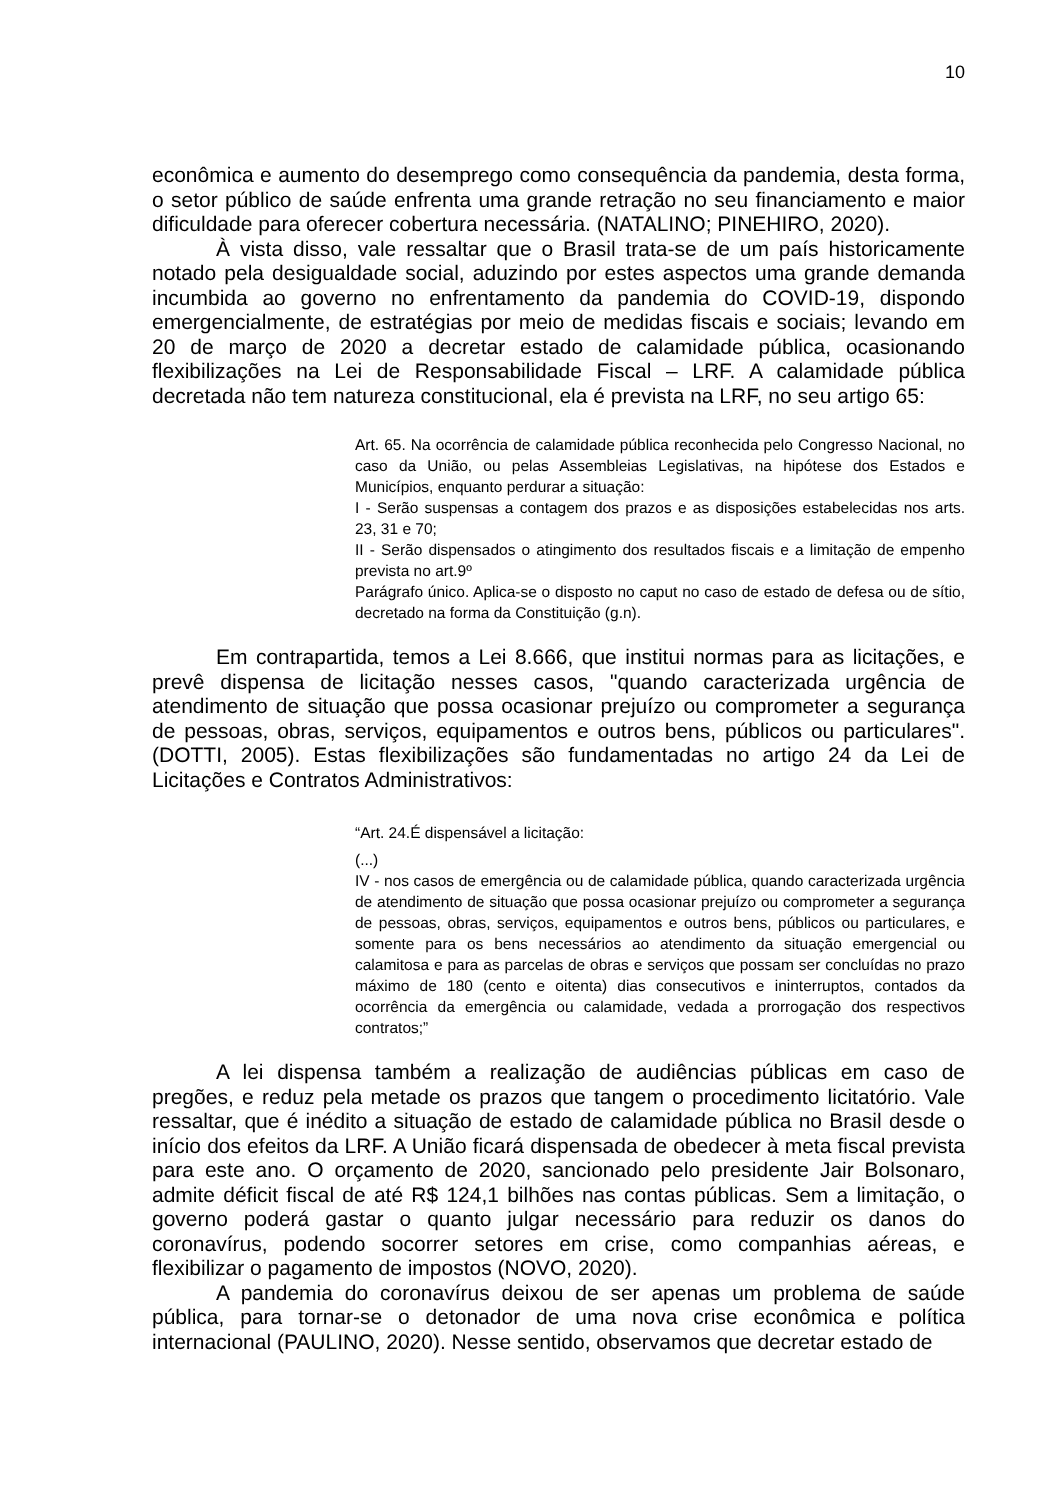10
econômica e aumento do desemprego como consequência da pandemia, desta forma, o setor público de saúde enfrenta uma grande retração no seu financiamento e maior dificuldade para oferecer cobertura necessária. (NATALINO; PINEHIRO, 2020).
À vista disso, vale ressaltar que o Brasil trata-se de um país historicamente notado pela desigualdade social, aduzindo por estes aspectos uma grande demanda incumbida ao governo no enfrentamento da pandemia do COVID-19, dispondo emergencialmente, de estratégias por meio de medidas fiscais e sociais; levando em 20 de março de 2020 a decretar estado de calamidade pública, ocasionando flexibilizações na Lei de Responsabilidade Fiscal – LRF. A calamidade pública decretada não tem natureza constitucional, ela é prevista na LRF, no seu artigo 65:
Art. 65. Na ocorrência de calamidade pública reconhecida pelo Congresso Nacional, no caso da União, ou pelas Assembleias Legislativas, na hipótese dos Estados e Municípios, enquanto perdurar a situação:
I - Serão suspensas a contagem dos prazos e as disposições estabelecidas nos arts. 23, 31 e 70;
II - Serão dispensados o atingimento dos resultados fiscais e a limitação de empenho prevista no art.9º
Parágrafo único. Aplica-se o disposto no caput no caso de estado de defesa ou de sítio, decretado na forma da Constituição (g.n).
Em contrapartida, temos a Lei 8.666, que institui normas para as licitações, e prevê dispensa de licitação nesses casos, "quando caracterizada urgência de atendimento de situação que possa ocasionar prejuízo ou comprometer a segurança de pessoas, obras, serviços, equipamentos e outros bens, públicos ou particulares". (DOTTI, 2005). Estas flexibilizações são fundamentadas no artigo 24 da Lei de Licitações e Contratos Administrativos:
“Art. 24.É dispensável a licitação:
(...)
IV - nos casos de emergência ou de calamidade pública, quando caracterizada urgência de atendimento de situação que possa ocasionar prejuízo ou comprometer a segurança de pessoas, obras, serviços, equipamentos e outros bens, públicos ou particulares, e somente para os bens necessários ao atendimento da situação emergencial ou calamitosa e para as parcelas de obras e serviços que possam ser concluídas no prazo máximo de 180 (cento e oitenta) dias consecutivos e ininterruptos, contados da ocorrência da emergência ou calamidade, vedada a prorrogação dos respectivos contratos;”
A lei dispensa também a realização de audiências públicas em caso de pregões, e reduz pela metade os prazos que tangem o procedimento licitatório. Vale ressaltar, que é inédito a situação de estado de calamidade pública no Brasil desde o início dos efeitos da LRF. A União ficará dispensada de obedecer à meta fiscal prevista para este ano. O orçamento de 2020, sancionado pelo presidente Jair Bolsonaro, admite déficit fiscal de até R$ 124,1 bilhões nas contas públicas. Sem a limitação, o governo poderá gastar o quanto julgar necessário para reduzir os danos do coronavírus, podendo socorrer setores em crise, como companhias aéreas, e flexibilizar o pagamento de impostos (NOVO, 2020).
A pandemia do coronavírus deixou de ser apenas um problema de saúde pública, para tornar-se o detonador de uma nova crise econômica e política internacional (PAULINO, 2020). Nesse sentido, observamos que decretar estado de